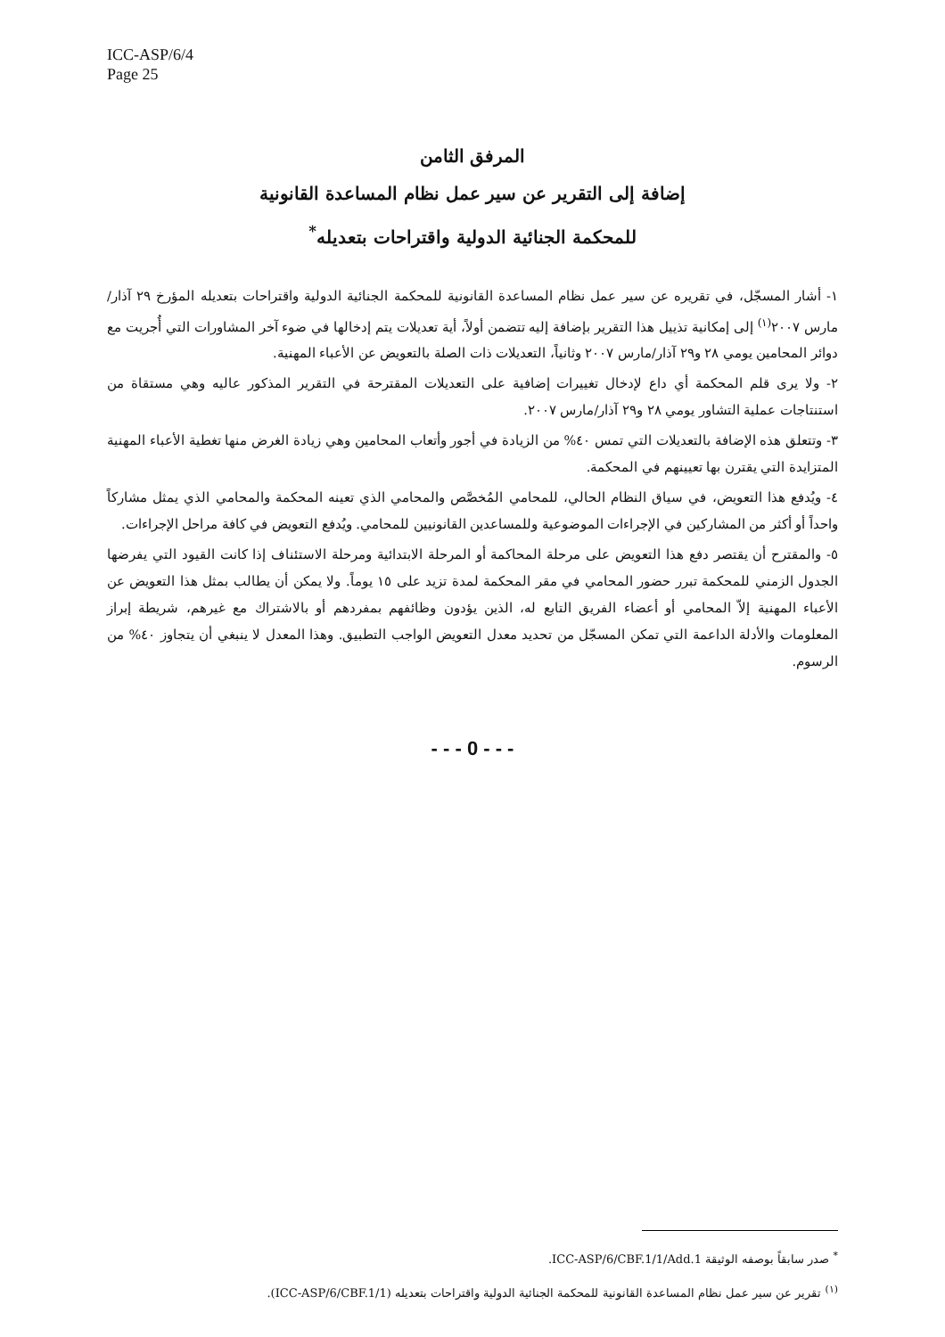ICC-ASP/6/4
Page 25
المرفق الثامن
إضافة إلى التقرير عن سير عمل نظام المساعدة القانونية
للمحكمة الجنائية الدولية واقتراحات بتعديله<sup>*</sup>
١- أشار المسجّل، في تقريره عن سير عمل نظام المساعدة القانونية للمحكمة الجنائية الدولية واقتراحات بتعديله المؤرخ ٢٩ آذار/مارس ٢٠٠٧<sup>(١)</sup> إلى إمكانية تذييل هذا التقرير بإضافة إليه تتضمن أولاً، أية تعديلات يتم إدخالها في ضوء آخر المشاورات التي أُجريت مع دوائر المحامين يومي ٢٨ و٢٩ آذار/مارس ٢٠٠٧ وثانياً، التعديلات ذات الصلة بالتعويض عن الأعباء المهنية.
٢- ولا يرى قلم المحكمة أي داع لإدخال تغييرات إضافية على التعديلات المقترحة في التقرير المذكور عاليه وهي مستقاة من استنتاجات عملية التشاور يومي ٢٨ و٢٩ آذار/مارس ٢٠٠٧.
٣- وتتعلق هذه الإضافة بالتعديلات التي تمس ٤٠% من الزيادة في أجور وأتعاب المحامين وهي زيادة الغرض منها تغطية الأعباء المهنية المتزايدة التي يقترن بها تعيينهم في المحكمة.
٤- ويُدفع هذا التعويض، في سياق النظام الحالي، للمحامي المُخصَّص والمحامي الذي تعينه المحكمة والمحامي الذي يمثل مشاركاً واحداً أو أكثر من المشاركين في الإجراءات الموضوعية وللمساعدين القانونيين للمحامي. ويُدفع التعويض في كافة مراحل الإجراءات.
٥- والمقترح أن يقتصر دفع هذا التعويض على مرحلة المحاكمة أو المرحلة الابتدائية ومرحلة الاستئناف إذا كانت القيود التي يفرضها الجدول الزمني للمحكمة تبرر حضور المحامي في مقر المحكمة لمدة تزيد على ١٥ يوماً. ولا يمكن أن يطالب بمثل هذا التعويض عن الأعباء المهنية إلاّ المحامي أو أعضاء الفريق التابع له، الذين يؤدون وظائفهم بمفردهم أو بالاشتراك مع غيرهم، شريطة إبراز المعلومات والأدلة الداعمة التي تمكن المسجّل من تحديد معدل التعويض الواجب التطبيق. وهذا المعدل لا ينبغي أن يتجاوز ٤٠% من الرسوم.
- - - 0 - - -
<sup>*</sup> صدر سابقاً بوصفه الوثيقة ICC-ASP/6/CBF.1/1/Add.1.
<sup>(١)</sup> تقرير عن سير عمل نظام المساعدة القانونية للمحكمة الجنائية الدولية واقتراحات بتعديله (ICC-ASP/6/CBF.1/1).